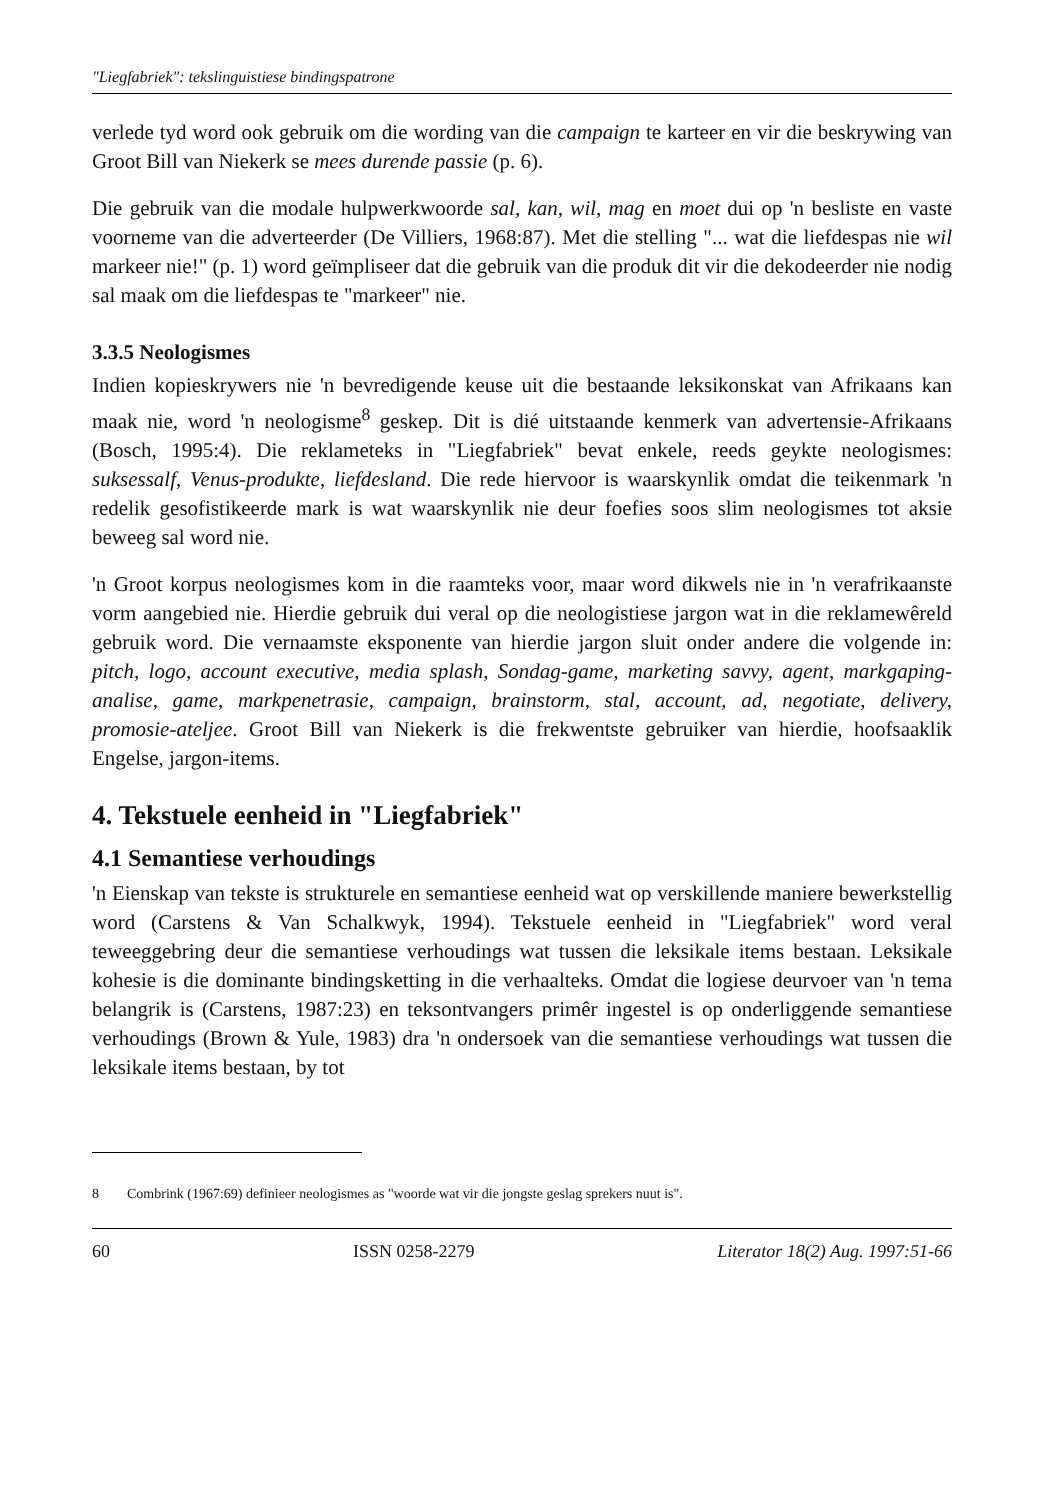"Liegfabriek": tekslinguistiese bindingspatrone
verlede tyd word ook gebruik om die wording van die campaign te karteer en vir die beskrywing van Groot Bill van Niekerk se mees durende passie (p. 6).
Die gebruik van die modale hulpwerkwoorde sal, kan, wil, mag en moet dui op 'n besliste en vaste voorneme van die adverteerder (De Villiers, 1968:87). Met die stelling "... wat die liefdespas nie wil markeer nie!" (p. 1) word geïmpliseer dat die gebruik van die produk dit vir die dekodeerder nie nodig sal maak om die liefdespas te "markeer" nie.
3.3.5 Neologismes
Indien kopieskrywers nie 'n bevredigende keuse uit die bestaande leksikonskat van Afrikaans kan maak nie, word 'n neologisme<sup>8</sup> geskep. Dit is dié uitstaande kenmerk van advertensie-Afrikaans (Bosch, 1995:4). Die reklameteks in "Liegfabriek" bevat enkele, reeds geykte neologismes: suksessalf, Venus-produkte, liefdesland. Die rede hiervoor is waarskynlik omdat die teikenmark 'n redelik gesofistikeerde mark is wat waarskynlik nie deur foefies soos slim neologismes tot aksie beweeg sal word nie.
'n Groot korpus neologismes kom in die raamteks voor, maar word dikwels nie in 'n verafrikaanste vorm aangebied nie. Hierdie gebruik dui veral op die neologistiese jargon wat in die reklamewêreld gebruik word. Die vernaamste eksponente van hierdie jargon sluit onder andere die volgende in: pitch, logo, account executive, media splash, Sondag-game, marketing savvy, agent, markgaping-analise, game, markpenetrasie, campaign, brainstorm, stal, account, ad, negotiate, delivery, promosie-ateljee. Groot Bill van Niekerk is die frekwentste gebruiker van hierdie, hoofsaaklik Engelse, jargon-items.
4. Tekstuele eenheid in "Liegfabriek"
4.1 Semantiese verhoudings
'n Eienskap van tekste is strukturele en semantiese eenheid wat op verskillende maniere bewerkstellig word (Carstens & Van Schalkwyk, 1994). Tekstuele eenheid in "Liegfabriek" word veral teweeggebring deur die semantiese verhoudings wat tussen die leksikale items bestaan. Leksikale kohesie is die dominante bindingsketting in die verhaalteks. Omdat die logiese deurvoer van 'n tema belangrik is (Carstens, 1987:23) en teksontvangers primêr ingestel is op onderliggende semantiese verhoudings (Brown & Yule, 1983) dra 'n ondersoek van die semantiese verhoudings wat tussen die leksikale items bestaan, by tot
8 Combrink (1967:69) definieer neologismes as "woorde wat vir die jongste geslag sprekers nuut is".
60 ISSN 0258-2279 Literator 18(2) Aug. 1997:51-66